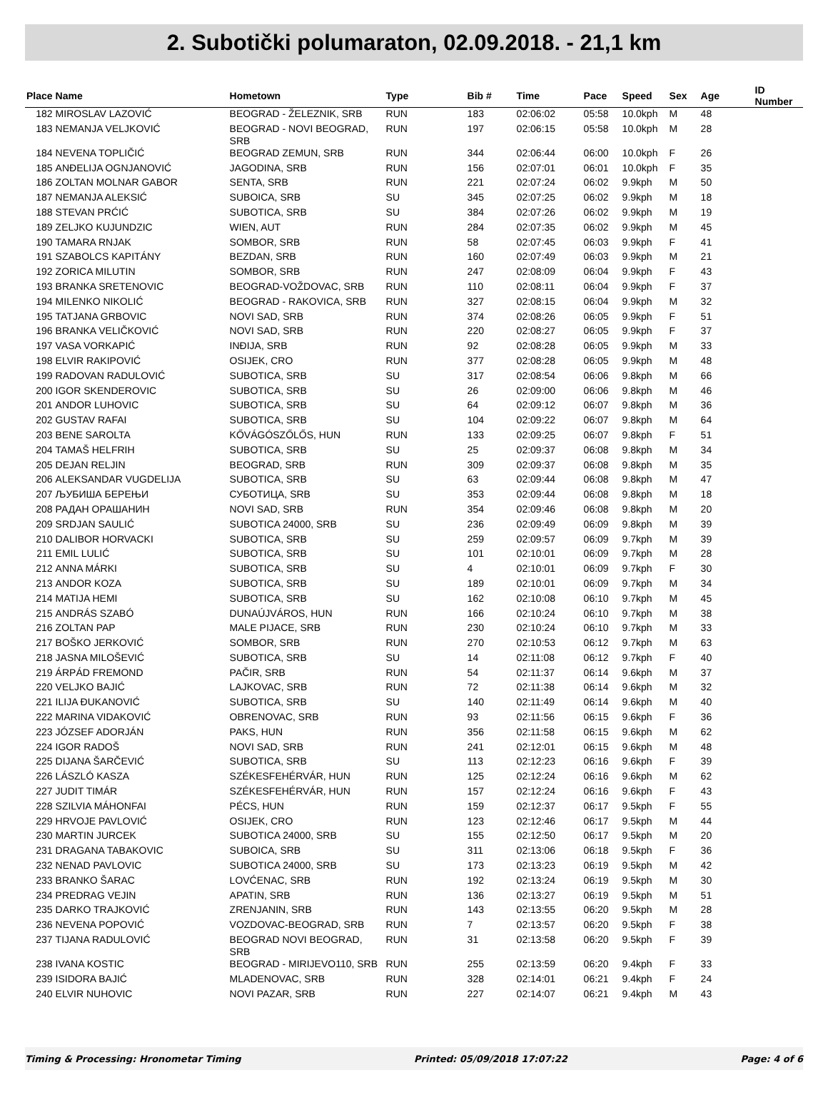2. Subotički polumaraton, 02.09.2018. - 21,1 km
| Place | Name | Hometown | Type | Bib # | Time | Pace | Speed | Sex | Age | ID Number |
| --- | --- | --- | --- | --- | --- | --- | --- | --- | --- | --- |
| 182 | MIROSLAV LAZOVIĆ | BEOGRAD - ŽELEZNIK, SRB | RUN | 183 | 02:06:02 | 05:58 | 10.0kph | M | 48 | |
| 183 | NEMANJA VELJKOVIĆ | BEOGRAD - NOVI BEOGRAD, SRB | RUN | 197 | 02:06:15 | 05:58 | 10.0kph | M | 28 | |
| 184 | NEVENA TOPLIČIĆ | BEOGRAD ZEMUN, SRB | RUN | 344 | 02:06:44 | 06:00 | 10.0kph | F | 26 | |
| 185 | ANĐELIJA OGNJANOVIĆ | JAGODINA, SRB | RUN | 156 | 02:07:01 | 06:01 | 10.0kph | F | 35 | |
| 186 | ZOLTAN MOLNAR GABOR | SENTA, SRB | RUN | 221 | 02:07:24 | 06:02 | 9.9kph | M | 50 | |
| 187 | NEMANJA ALEKSIĆ | SUBOICA, SRB | SU | 345 | 02:07:25 | 06:02 | 9.9kph | M | 18 | |
| 188 | STEVAN PRĆIĆ | SUBOTICA, SRB | SU | 384 | 02:07:26 | 06:02 | 9.9kph | M | 19 | |
| 189 | ZELJKO KUJUNDZIC | WIEN, AUT | RUN | 284 | 02:07:35 | 06:02 | 9.9kph | M | 45 | |
| 190 | TAMARA RNJAK | SOMBOR, SRB | RUN | 58 | 02:07:45 | 06:03 | 9.9kph | F | 41 | |
| 191 | SZABOLCS KAPITÁNY | BEZDAN, SRB | RUN | 160 | 02:07:49 | 06:03 | 9.9kph | M | 21 | |
| 192 | ZORICA MILUTIN | SOMBOR, SRB | RUN | 247 | 02:08:09 | 06:04 | 9.9kph | F | 43 | |
| 193 | BRANKA SRETENOVIC | BEOGRAD-VOŽDOVAC, SRB | RUN | 110 | 02:08:11 | 06:04 | 9.9kph | F | 37 | |
| 194 | MILENKO NIKOLIĆ | BEOGRAD - RAKOVICA, SRB | RUN | 327 | 02:08:15 | 06:04 | 9.9kph | M | 32 | |
| 195 | TATJANA GRBOVIC | NOVI SAD, SRB | RUN | 374 | 02:08:26 | 06:05 | 9.9kph | F | 51 | |
| 196 | BRANKA VELIČKOVIĆ | NOVI SAD, SRB | RUN | 220 | 02:08:27 | 06:05 | 9.9kph | F | 37 | |
| 197 | VASA VORKAPIĆ | INĐIJA, SRB | RUN | 92 | 02:08:28 | 06:05 | 9.9kph | M | 33 | |
| 198 | ELVIR RAKIPOVIĆ | OSIJEK, CRO | RUN | 377 | 02:08:28 | 06:05 | 9.9kph | M | 48 | |
| 199 | RADOVAN RADULOVIĆ | SUBOTICA, SRB | SU | 317 | 02:08:54 | 06:06 | 9.8kph | M | 66 | |
| 200 | IGOR SKENDEROVIC | SUBOTICA, SRB | SU | 26 | 02:09:00 | 06:06 | 9.8kph | M | 46 | |
| 201 | ANDOR LUHOVIC | SUBOTICA, SRB | SU | 64 | 02:09:12 | 06:07 | 9.8kph | M | 36 | |
| 202 | GUSTAV RAFAI | SUBOTICA, SRB | SU | 104 | 02:09:22 | 06:07 | 9.8kph | M | 64 | |
| 203 | BENE SAROLTA | KŐVÁGÓSZŐLŐS, HUN | RUN | 133 | 02:09:25 | 06:07 | 9.8kph | F | 51 | |
| 204 | TAMAŠ HELFRIH | SUBOTICA, SRB | SU | 25 | 02:09:37 | 06:08 | 9.8kph | M | 34 | |
| 205 | DEJAN RELJIN | BEOGRAD, SRB | RUN | 309 | 02:09:37 | 06:08 | 9.8kph | M | 35 | |
| 206 | ALEKSANDAR VUGDELIJA | SUBOTICA, SRB | SU | 63 | 02:09:44 | 06:08 | 9.8kph | M | 47 | |
| 207 | ЉУБИША БЕРЕЊИ | СУБОТИЦА, SRB | SU | 353 | 02:09:44 | 06:08 | 9.8kph | M | 18 | |
| 208 | РАДАН ОРАШАНИН | NOVI SAD, SRB | RUN | 354 | 02:09:46 | 06:08 | 9.8kph | M | 20 | |
| 209 | SRDJAN SAULIĆ | SUBOTICA 24000, SRB | SU | 236 | 02:09:49 | 06:09 | 9.8kph | M | 39 | |
| 210 | DALIBOR HORVACKI | SUBOTICA, SRB | SU | 259 | 02:09:57 | 06:09 | 9.7kph | M | 39 | |
| 211 | EMIL LULIĆ | SUBOTICA, SRB | SU | 101 | 02:10:01 | 06:09 | 9.7kph | M | 28 | |
| 212 | ANNA MÁRKI | SUBOTICA, SRB | SU | 4 | 02:10:01 | 06:09 | 9.7kph | F | 30 | |
| 213 | ANDOR KOZA | SUBOTICA, SRB | SU | 189 | 02:10:01 | 06:09 | 9.7kph | M | 34 | |
| 214 | MATIJA HEMI | SUBOTICA, SRB | SU | 162 | 02:10:08 | 06:10 | 9.7kph | M | 45 | |
| 215 | ANDRÁS SZABÓ | DUNAÚJVÁROS, HUN | RUN | 166 | 02:10:24 | 06:10 | 9.7kph | M | 38 | |
| 216 | ZOLTAN PAP | MALE PIJACE, SRB | RUN | 230 | 02:10:24 | 06:10 | 9.7kph | M | 33 | |
| 217 | BOŠKO JERKOVIĆ | SOMBOR, SRB | RUN | 270 | 02:10:53 | 06:12 | 9.7kph | M | 63 | |
| 218 | JASNA MILOŠEVIĆ | SUBOTICA, SRB | SU | 14 | 02:11:08 | 06:12 | 9.7kph | F | 40 | |
| 219 | ÁRPÁD FREMOND | PAČIR, SRB | RUN | 54 | 02:11:37 | 06:14 | 9.6kph | M | 37 | |
| 220 | VELJKO BAJIĆ | LAJKOVAC, SRB | RUN | 72 | 02:11:38 | 06:14 | 9.6kph | M | 32 | |
| 221 | ILIJA ĐUKANOVIĆ | SUBOTICA, SRB | SU | 140 | 02:11:49 | 06:14 | 9.6kph | M | 40 | |
| 222 | MARINA VIDAKOVIĆ | OBRENOVAC, SRB | RUN | 93 | 02:11:56 | 06:15 | 9.6kph | F | 36 | |
| 223 | JÓZSEF ADORJÁN | PAKS, HUN | RUN | 356 | 02:11:58 | 06:15 | 9.6kph | M | 62 | |
| 224 | IGOR RADOŠ | NOVI SAD, SRB | RUN | 241 | 02:12:01 | 06:15 | 9.6kph | M | 48 | |
| 225 | DIJANA ŠARČEVIĆ | SUBOTICA, SRB | SU | 113 | 02:12:23 | 06:16 | 9.6kph | F | 39 | |
| 226 | LÁSZLÓ KASZA | SZÉKESFEHÉRVÁR, HUN | RUN | 125 | 02:12:24 | 06:16 | 9.6kph | M | 62 | |
| 227 | JUDIT TIMÁR | SZÉKESFEHÉRVÁR, HUN | RUN | 157 | 02:12:24 | 06:16 | 9.6kph | F | 43 | |
| 228 | SZILVIA MÁHONFAI | PÉCS, HUN | RUN | 159 | 02:12:37 | 06:17 | 9.5kph | F | 55 | |
| 229 | HRVOJE PAVLOVIĆ | OSIJEK, CRO | RUN | 123 | 02:12:46 | 06:17 | 9.5kph | M | 44 | |
| 230 | MARTIN JURCEK | SUBOTICA 24000, SRB | SU | 155 | 02:12:50 | 06:17 | 9.5kph | M | 20 | |
| 231 | DRAGANA TABAKOVIC | SUBOICA, SRB | SU | 311 | 02:13:06 | 06:18 | 9.5kph | F | 36 | |
| 232 | NENAD PAVLOVIC | SUBOTICA 24000, SRB | SU | 173 | 02:13:23 | 06:19 | 9.5kph | M | 42 | |
| 233 | BRANKO ŠARAC | LOVĆENAC, SRB | RUN | 192 | 02:13:24 | 06:19 | 9.5kph | M | 30 | |
| 234 | PREDRAG VEJIN | APATIN, SRB | RUN | 136 | 02:13:27 | 06:19 | 9.5kph | M | 51 | |
| 235 | DARKO TRAJKOVIĆ | ZRENJANIN, SRB | RUN | 143 | 02:13:55 | 06:20 | 9.5kph | M | 28 | |
| 236 | NEVENA POPOVIĆ | VOZDOVAC-BEOGRAD, SRB | RUN | 7 | 02:13:57 | 06:20 | 9.5kph | F | 38 | |
| 237 | TIJANA RADULOVIĆ | BEOGRAD NOVI BEOGRAD, SRB | RUN | 31 | 02:13:58 | 06:20 | 9.5kph | F | 39 | |
| 238 | IVANA KOSTIC | BEOGRAD - MIRIJEVO110, SRB | RUN | 255 | 02:13:59 | 06:20 | 9.4kph | F | 33 | |
| 239 | ISIDORA BAJIĆ | MLADENOVAC, SRB | RUN | 328 | 02:14:01 | 06:21 | 9.4kph | F | 24 | |
| 240 | ELVIR NUHOVIC | NOVI PAZAR, SRB | RUN | 227 | 02:14:07 | 06:21 | 9.4kph | M | 43 | |
Timing & Processing: Hronometar Timing Printed: 05/09/2018 17:07:22 Page: 4 of 6